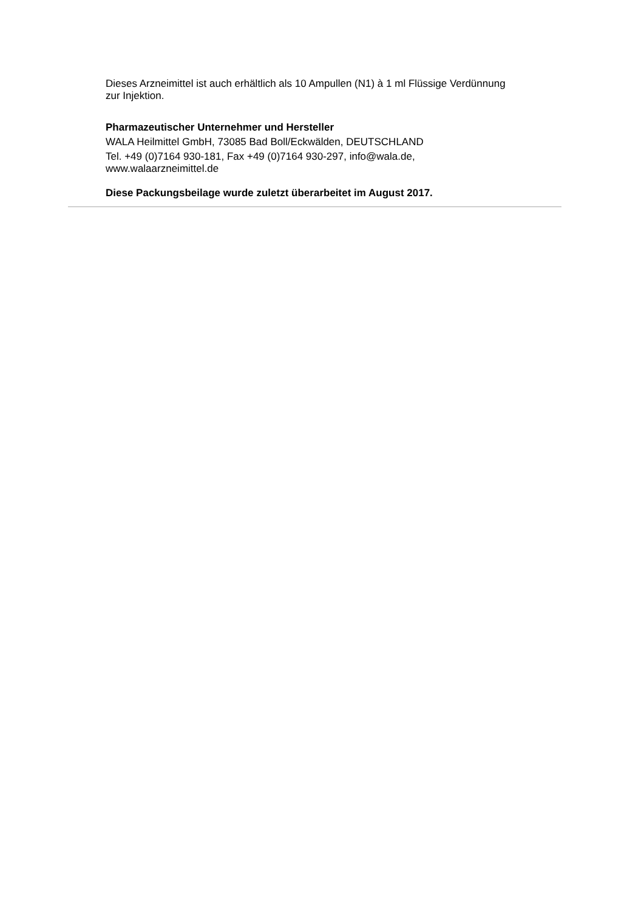Dieses Arzneimittel ist auch erhältlich als 10 Ampullen (N1) à 1 ml Flüssige Verdünnung zur Injektion.
Pharmazeutischer Unternehmer und Hersteller
WALA Heilmittel GmbH, 73085 Bad Boll/Eckwälden, DEUTSCHLAND
Tel. +49 (0)7164 930-181, Fax +49 (0)7164 930-297, info@wala.de, www.walaarzneimittel.de
Diese Packungsbeilage wurde zuletzt überarbeitet im August 2017.